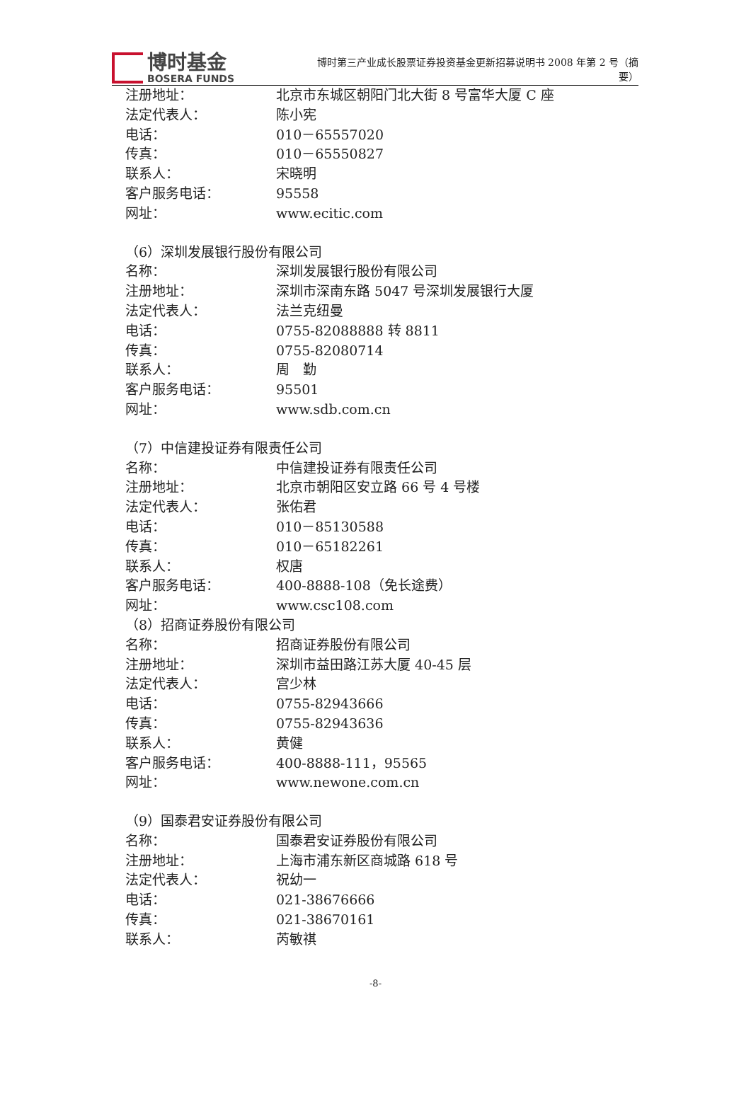博时基金
BOSERA FUNDS
博时第三产业成长股票证券投资基金更新招募说明书 2008 年第 2 号（摘要）
注册地址： 北京市东城区朝阳门北大街 8 号富华大厦 C 座
法定代表人： 陈小宪
电话： 010－65557020
传真： 010－65550827
联系人： 宋晓明
客户服务电话： 95558
网址： www.ecitic.com
（6）深圳发展银行股份有限公司
名称： 深圳发展银行股份有限公司
注册地址： 深圳市深南东路 5047 号深圳发展银行大厦
法定代表人： 法兰克纽曼
电话： 0755-82088888 转 8811
传真： 0755-82080714
联系人： 周　勤
客户服务电话： 95501
网址： www.sdb.com.cn
（7）中信建投证券有限责任公司
名称： 中信建投证券有限责任公司
注册地址： 北京市朝阳区安立路 66 号 4 号楼
法定代表人： 张佑君
电话： 010－85130588
传真： 010－65182261
联系人： 权唐
客户服务电话： 400-8888-108（免长途费）
网址： www.csc108.com
（8）招商证券股份有限公司
名称： 招商证券股份有限公司
注册地址： 深圳市益田路江苏大厦 40-45 层
法定代表人： 宫少林
电话： 0755-82943666
传真： 0755-82943636
联系人： 黄健
客户服务电话： 400-8888-111，95565
网址： www.newone.com.cn
（9）国泰君安证券股份有限公司
名称： 国泰君安证券股份有限公司
注册地址： 上海市浦东新区商城路 618 号
法定代表人： 祝幼一
电话： 021-38676666
传真： 021-38670161
联系人： 芮敏祺
-8-